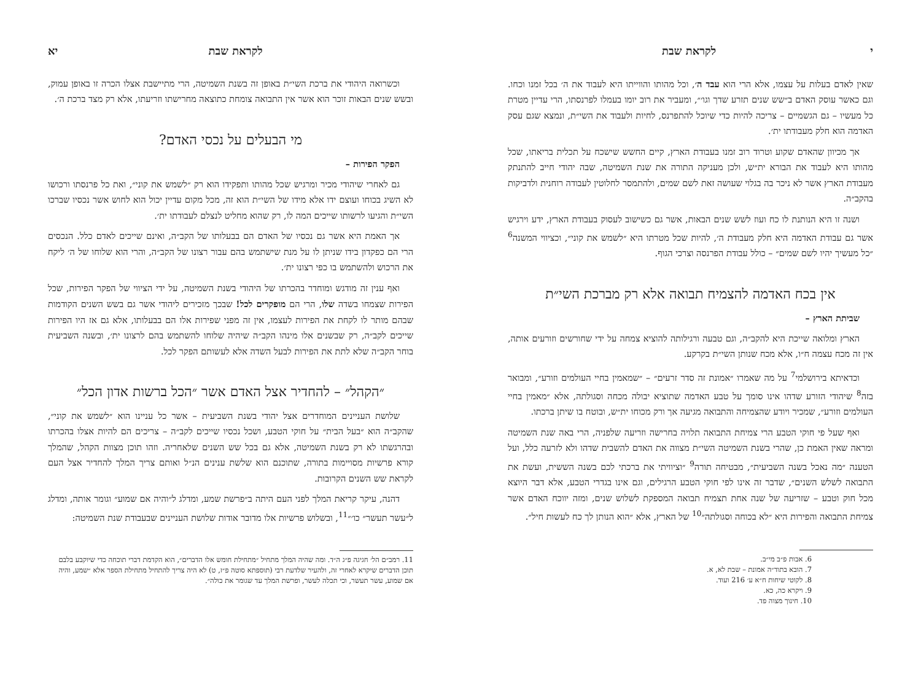י לקראת שבת
שאין לאדם בעלות על עצמו, אלא הרי הוא עבד ה׳, וכל מהותו והווייתו היא לעבוד את ה׳ בכל זמנו וכחו. וגם כאשר עוסק האדם ב״שש שנים תזרע שדך וגו׳״, ומעביר את רוב יומו בעמלו לפרנסתו, הרי עדיין מטרת כל מעשיו – גם הגשמיים – צריכה להיות כדי שיוכל להתפרנס, לחיות ולעבוד את השי״ת, ונמצא שגם עסק האדמה הוא חלק מעבודתו ית׳.
אך מכיוון שהאדם שקוע וטרוד רוב זמנו בעבודת הארץ, קיים החשש שישכח על תכלית בריאתו, שכל מהותו היא לעבוד את הבורא ית״ש, ולכן מעניקה התורה את שנת השמיטה, שבה יהודי חייב להתנתק מעבודת הארץ אשר לא ניכר בה בגלוי שעושה זאת לשם שמים, ולהתמסר לחלוטין לעבודה רוחנית ולדביקות בהקב״ה.
ושנה זו היא הנותנת לו כח ועוז לשש שנים הבאות, אשר גם כשישוב לעסוק בעבודת הארץ, ידע וירגיש אשר גם עבודת האדמה היא חלק מעבודת ה׳, להיות שכל מטרתו היא ״לשמש את קוני״, וכציווי המשנה<sup>6</sup> ״כל מעשיך יהיו לשם שמים״ – כולל עבודת הפרנסה וצרכי הגוף.
אין בכח האדמה להצמיח תבואה אלא רק מברכת השי״ת
שביתת הארץ –
הארץ ומלואה שייכת היא להקב״ה, וגם טבעה ורגילותה להוציא צמחה על ידי שחורשים וזורעים אותה, אין זה מכח עצמה ח״ו, אלא מכח שנותן השי״ת בקרקע.
וכדאיתא בירושלמי<sup>7</sup> על מה שאמרו ״אמונת זה סדר זרעים״ – ״שמאמין בחיי העולמים וזורע״, ומבואר בזה<sup>8</sup> שיהודי הזורע שדהו אינו סומך על טבע האדמה שתוציא יבולה מכחה וסגולתה, אלא ״מאמין בחיי העולמים וזורע״, שמכיר ויודע שהצמיחה והתבואה מגיעה אך ורק מכוחו ית״ש, ובוטח בו שיתן ברכתו.
ואף שעל פי חוקי הטבע הרי צמיחת התבואה תלויה בחרישה וזריעה שלפניה, הרי באה שנת השמיטה ומראה שאין האמת כן, שהרי בשנת השמיטה השי״ת מצווה את האדם להשבית שדהו ולא לזרעה כלל, ועל הטענה ״מה נאכל בשנה השביעית״, מבטיחה תורה<sup>9</sup> ״וציוויתי את ברכתי לכם בשנה הששית, ועשת את התבואה לשלש השנים״, שדבר זה אינו לפי חוקי הטבע הרגילים, וגם אינו בגדרי הטבע, אלא דבר היוצא מכל חוק וטבע – שזריעה של שנה אחת תצמיח תבואה המספקת לשלוש שנים, ומזה יווכח האדם אשר צמיחת התבואה והפירות היא ״לא בכוחה וסגולתה״<sup>10</sup> של הארץ, אלא ״הוא הנותן לך כח לעשות חיל״.
6. אבות פ״ב מי״ב.
7. הובא בתוד״ה אמונת – שבת לא, א.
8. לקוטי שיחות ח״א ע׳ 216 ועוד.
9. ויקרא כה, כא.
10. חינוך מצוה פד.
לקראת שבת יא
וכשרואה היהודי את ברכת השי״ת באופן זה בשנת השמיטה, הרי מתיישבת אצלו הכרה זו באופן עמוק, ובשש שנים הבאות זוכר הוא אשר אין התבואה צומחת כתוצאה מחרישתו וזריעתו, אלא רק מצד ברכת ה׳.
מי הבעלים על נכסי האדם?
הפקר הפירות –
גם לאחרי שיהודי מכיר ומרגיש שכל מהותו ותפקידו הוא רק ״לשמש את קוני״, ואת כל פרנסתו ורכושו לא השיג בכוחו ועוצם ידו אלא מידו של השי״ת הוא זה, מכל מקום עדיין יכול הוא לחוש אשר נכסיו שברכו השי״ת והגיעו לרשותו שייכים המה לו, רק שהוא מחליט לנצלם לעבודתו ית׳.
אך האמת היא אשר גם נכסיו של האדם הם בבעלותו של הקב״ה, ואינם שייכים לאדם כלל. הנכסים הרי הם כפקדון בידו שניתן לו על מנת שישתמש בהם עבור רצונו של הקב״ה, והרי הוא שלוחו של ה׳ ליקח את הרכוש ולהשתמש בו כפי רצונו ית׳.
ואף ענין זה מודגש ומוחדר בהכרתו של היהודי בשנת השמיטה, על ידי הציווי של הפקר הפירות, שכל הפירות שצמחו בשדה שלו, הרי הם מופקרים לכל! שבכך מזכירים ליהודי אשר גם בשש השנים הקודמות שבהם מותר לו לקחת את הפירות לעצמו, אין זה מפני שפירות אלו הם בבעלותו, אלא גם אז היו הפירות שייכים לקב״ה, רק שבשנים אלו מינהו הקב״ה שיהיה שלוחו להשתמש בהם לרצונו ית׳, ובשנה השביעית בוחר הקב״ה שלא לתת את הפירות לבעל השדה אלא לעשותם הפקר לכל.
״הקהל״ – להחדיר אצל האדם אשר ״הכל ברשות אדון הכל״
שלושת העניינים המוחדרים אצל יהודי בשנת השביעית – אשר כל עניינו הוא ״לשמש את קוני״, שהקב״ה הוא ״בעל הבית״ על חוקי הטבע, ושכל נכסיו שייכים לקב״ה – צריכים הם להיות אצלו בהכרתו ובהרגשתו לא רק בשנת השמיטה, אלא גם בכל שש השנים שלאחריה. וזהו תוכן מצוות הקהל, שהמלך קורא פרשיות מסויימות בתורה, שתוכנם הוא שלשת ענינים הנ״ל ואותם צריך המלך להחדיר אצל העם לקראת שש השנים הקרובות.
דהנה, עיקר קריאת המלך לפני העם היתה ב״פרשת שמע, ומדלג ל״והיה אם שמוע״ וגומר אותה, ומדלג ל״עשר תעשר״ כו׳״<sup>11</sup>, ובשלוש פרשיות אלו מדובר אודות שלושת העניינים שבעבודת שנת השמיטה:
11. רמב״ם הל׳ חגיגה פ״ג ה״ד. ומה שהיה המלך מתחיל ״מתחילת חומש אלו הדברים״, הוא הקדמת דברי תוכחה כדי שיוקבע בלבם תוכן הדברים שיקרא לאחרי זה, ולהעיר שלדעת רבי (תוספתא סוטה פ״ז, ט) לא היה צריך להתחיל מתחילת הספר אלא ״שמע, והיה אם שמוע, עשר תעשר, וכי תכלה לעשר, ופרשת המלך עד שגומר את כולה״.